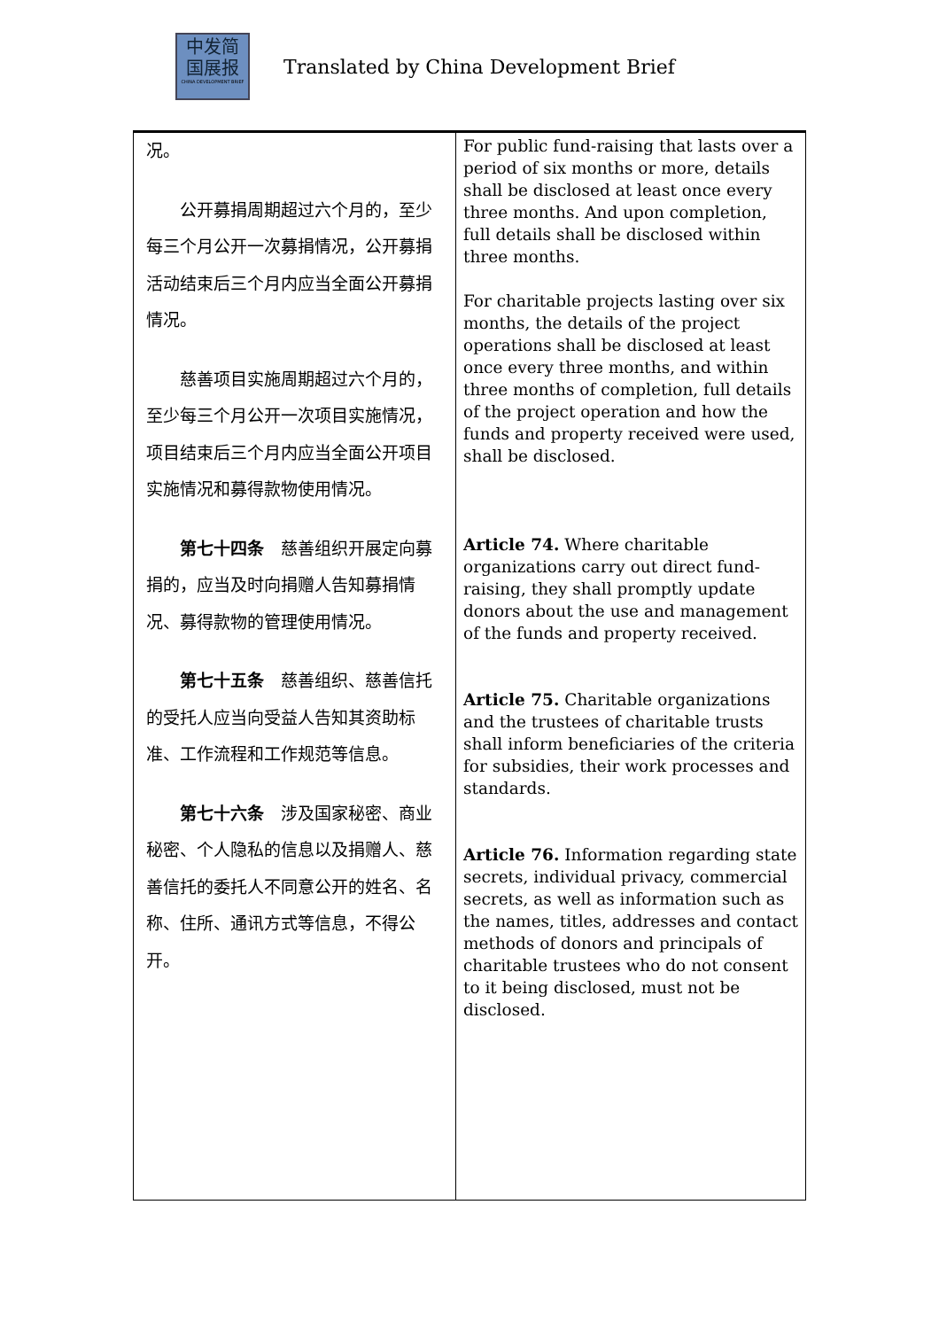中发简
国展报
CHINA DEVELOPMENT BRIEF
Translated by China Development Brief
| 况。 公开募捐周期超过六个月的，至少每三个月公开一次募捐情况，公开募捐活动结束后三个月内应当全面公开募捐情况。 慈善项目实施周期超过六个月的，至少每三个月公开一次项目实施情况，项目结束后三个月内应当全面公开项目实施情况和募得款物使用情况。 第七十四条 慈善组织开展定向募捐的，应当及时向捐赠人告知募捐情况、募得款物的管理使用情况。 第七十五条 慈善组织、慈善信托的受托人应当向受益人告知其资助标准、工作流程和工作规范等信息。 第七十六条 涉及国家秘密、商业秘密、个人隐私的信息以及捐赠人、慈善信托的委托人不同意公开的姓名、名称、住所、通讯方式等信息，不得公开。 | For public fund-raising that lasts over a period of six months or more, details shall be disclosed at least once every three months. And upon completion, full details shall be disclosed within three months. For charitable projects lasting over six months, the details of the project operations shall be disclosed at least once every three months, and within three months of completion, full details of the project operation and how the funds and property received were used, shall be disclosed. Article 74. Where charitable organizations carry out direct fund-raising, they shall promptly update donors about the use and management of the funds and property received. Article 75. Charitable organizations and the trustees of charitable trusts shall inform beneficiaries of the criteria for subsidies, their work processes and standards. Article 76. Information regarding state secrets, individual privacy, commercial secrets, as well as information such as the names, titles, addresses and contact methods of donors and principals of charitable trustees who do not consent to it being disclosed, must not be disclosed. |